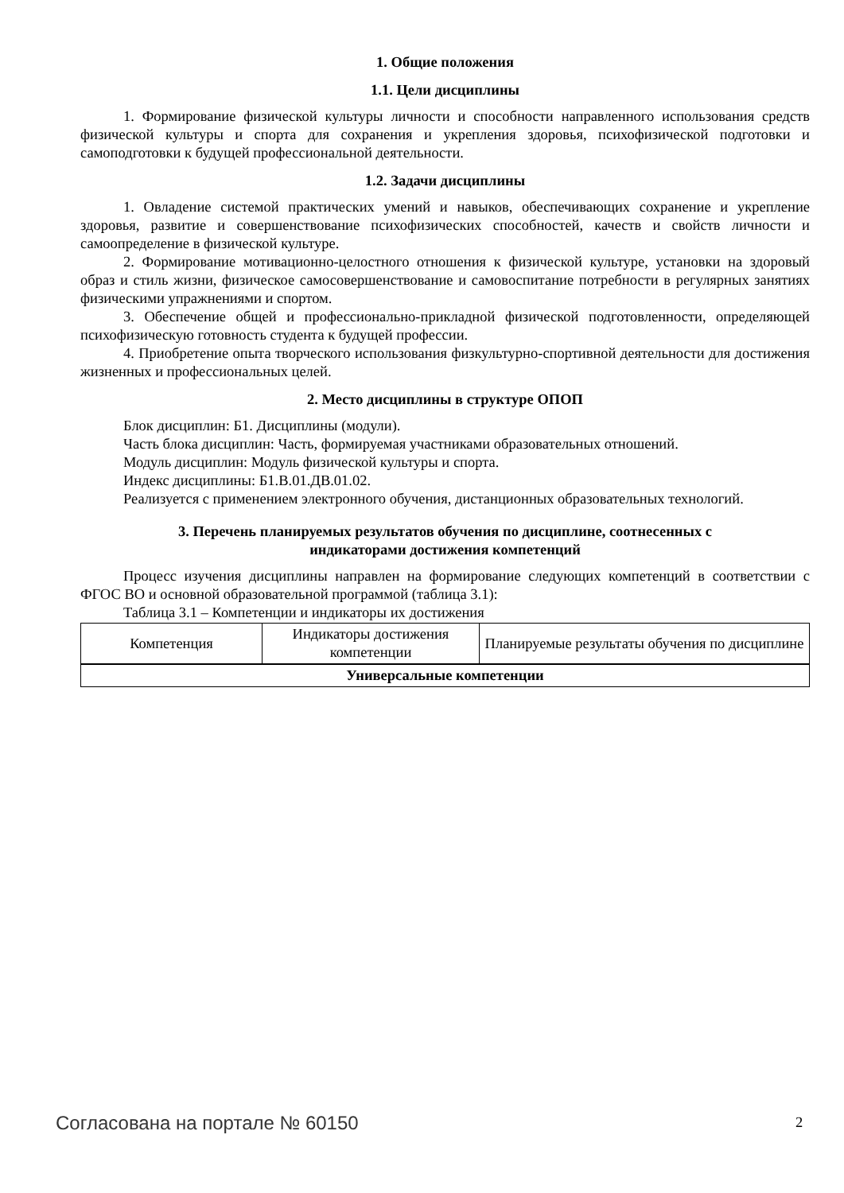1. Общие положения
1.1. Цели дисциплины
1. Формирование физической культуры личности и способности направленного использования средств физической культуры и спорта для сохранения и укрепления здоровья, психофизической подготовки и самоподготовки к будущей профессиональной деятельности.
1.2. Задачи дисциплины
1. Овладение системой практических умений и навыков, обеспечивающих сохранение и укрепление здоровья, развитие и совершенствование психофизических способностей, качеств и свойств личности и самоопределение в физической культуре.
2. Формирование мотивационно-целостного отношения к физической культуре, установки на здоровый образ и стиль жизни, физическое самосовершенствование и самовоспитание потребности в регулярных занятиях физическими упражнениями и спортом.
3. Обеспечение общей и профессионально-прикладной физической подготовленности, определяющей психофизическую готовность студента к будущей профессии.
4. Приобретение опыта творческого использования физкультурно-спортивной деятельности для достижения жизненных и профессиональных целей.
2. Место дисциплины в структуре ОПОП
Блок дисциплин: Б1. Дисциплины (модули).
Часть блока дисциплин: Часть, формируемая участниками образовательных отношений.
Модуль дисциплин: Модуль физической культуры и спорта.
Индекс дисциплины: Б1.В.01.ДВ.01.02.
Реализуется с применением электронного обучения, дистанционных образовательных технологий.
3. Перечень планируемых результатов обучения по дисциплине, соотнесенных с
индикаторами достижения компетенций
Процесс изучения дисциплины направлен на формирование следующих компетенций в соответствии с ФГОС ВО и основной образовательной программой (таблица 3.1):
Таблица 3.1 – Компетенции и индикаторы их достижения
| Компетенция | Индикаторы достижения компетенции | Планируемые результаты обучения по дисциплине |
| --- | --- | --- |
| Универсальные компетенции | | |
Согласована на портале № 60150 2